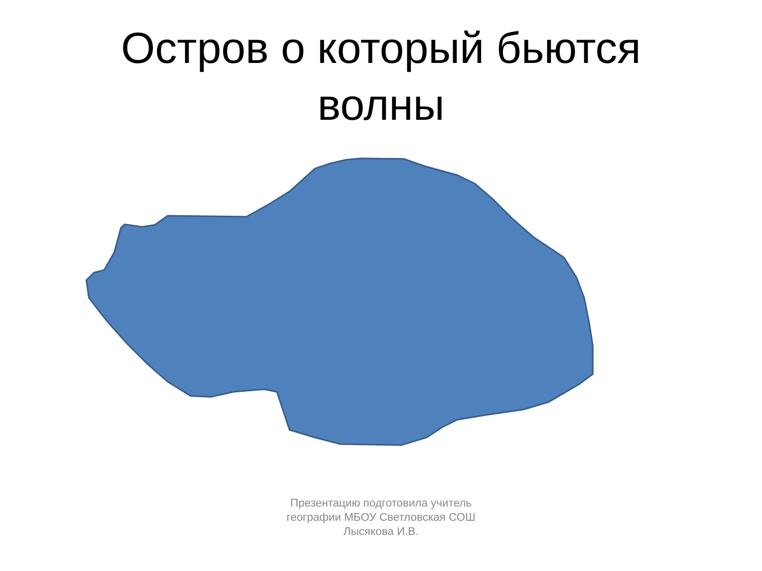Остров о который бьются
волны
Презентацию подготовила учитель
географии МБОУ Светловская СОШ
Лысякова И.В.